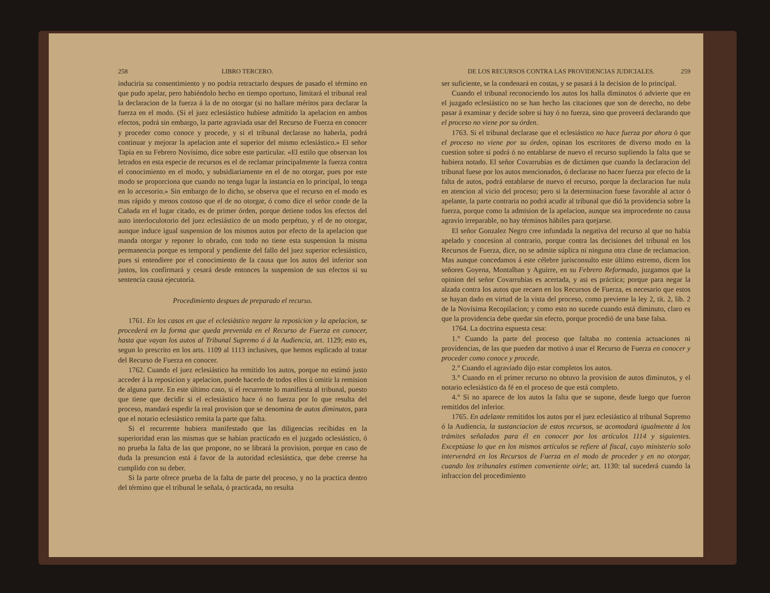258 LIBRO TERCERO.
induciria su consentimiento y no podria retractarlo despues de pasado el término en que pudo apelar, pero habiéndolo hecho en tiempo oportuno, limitará el tribunal real la declaracion de la fuerza á la de no otorgar (si no hallare méritos para declarar la fuerza en el modo. (Si el juez eclesiástico hubiese admitido la apelacion en ambos efectos, podrá sin embargo, la parte agraviada usar del Recurso de Fuerza en conocer y proceder como conoce y procede, y si el tribunal declarase no haberla, podrá continuar y mejorar la apelacion ante el superior del mismo eclesiástico.» El señor Tapia en su Febrero Novísimo, dice sobre este particular. «El estilo que observan los letrados en esta especie de recursos es el de reclamar principalmente la fuerza contra el conocimiento en el modo, y subsidiariamente en el de no otorgar, pues por este modo se proporciona que cuando no tenga lugar la instancia en lo principal, lo tenga en lo accesorio.» Sin embargo de lo dicho, se observa que el recurso en el modo es mas rápido y menos costoso que el de no otorgar, ó como dice el señor conde de la Cañada en el lugar citado, es de primer órden, porque detiene todos los efectos del auto interloculotorio del juez eclesiástico de un modo perpétuo, y el de no otorgar, aunque induce igual suspension de los mismos autos por efecto de la apelacion que manda otorgar y reponer lo obrado, con todo no tiene esta suspension la misma permanencia porque es temporal y pendiente del fallo del juez superior eclesiástico, pues si entendiere por el conocimiento de la causa que los autos del inferior son justos, los confirmará y cesará desde entonces la suspension de sus efectos si su sentencia causa ejecutoria.
Procedimiento despues de preparado el recurso.
1761. En los casos en que el eclesiástico negare la reposicion y la apelacion, se procederá en la forma que queda prevenida en el Recurso de Fuerza en conocer, hasta que vayan los autos al Tribunal Supremo ó á la Audiencia, art. 1129; esto es, segun lo prescrito en los arts. 1109 al 1113 inclusives, que hemos esplicado al tratar del Recurso de Fuerza en conocer.
1762. Cuando el juez eclesiástico ha remitido los autos, porque no estimó justo acceder á la reposicion y apelacion, puede hacerlo de todos ellos ú omitir la remision de alguna parte. En este último caso, si el recurrente lo manifiesta al tribunal, puesto que tiene que decidir si el eclesiástico hace ó no fuerza por lo que resulta del proceso, mandará espedir la real provision que se denomina de autos diminutos, para que el notario eclesiástico remita la parte que falta.
Si el recurrente hubiera manifestado que las diligencias recibidas en la superioridad eran las mismas que se habian practicado en el juzgado oclesiástico, ó no prueba la falta de las que propone, no se librará la provision, porque en caso de duda la presuncion está á favor de la autoridad eclesiástica, que debe creerse ha cumplido con su deber.
Si la parte ofrece prueba de la falta de parte del proceso, y no la practica dentro del término que el tribunal le señala, ó practicada, no resulta
DE LOS RECURSOS CONTRA LAS PROVIDENCIAS JUDICIALES. 259
ser suficiente, se la condenará en costas, y se pasará á la decision de lo principal.
Cuando el tribunal reconociendo los autos los halla diminutos ó advierte que en el juzgado eclesiástico no se han hecho las citaciones que son de derecho, no debe pasar á examinar y decide sobre si hay ó no fuerza, sino que proveerá declarando que el proceso no viene por su órden.
1763. Si el tribunal declarase que el eclesiástico no hace fuerza por ahora ó que el proceso no viene por su órden, opinan los escritores de diverso modo en la cuestion sobre si podrá ó no entablarse de nuevo el recurso supliendo la falta que se hubiera notado. El señor Covarrubias es de dictámen que cuando la declaracion del tribunal fuese por los autos mencionados, ó declarase no hacer fuerza por efecto de la falta de autos, podrá entablarse de nuevo el recurso, porque la declaracion fue nula en atencion al vicio del proceso; pero si la determinacion fuese favorable al actor ó apelante, la parte contraria no podrá acudir al tribunal que dió la providencia sobre la fuerza, porque como la admision de la apelacion, aunque sea improcedente no causa agravio irreparable, no hay términos hábiles para quejarse.
El señor Gonzalez Negro cree infundada la negativa del recurso al que no habia apelado y concesion al contrario, porque contra las decisiones del tribunal en los Recursos de Fuerza, dice, no se admite súplica ni ninguna otra clase de reclamacion. Mas aunque concedamos á este célebre jurisconsulto este último estremo, dicen los señores Goyena, Montalban y Aguirre, en su Febrero Reformado, juzgamos que la opinion del señor Covarrubias es acertada, y asi es práctica; porque para negar la alzada contra los autos que recaen en los Recursos de Fuerza, es necesario que estos se hayan dado en virtud de la vista del proceso, como previene la ley 2, tít. 2, lib. 2 de la Novísima Recopilacion; y como esto no sucede cuando está diminuto, claro es que la providencia debe quedar sin efecto, porque procedió de una base falsa.
1764. La doctrina espuesta cesa:
1.° Cuando la parte del proceso que faltaba no contenia actuaciones ni providencias, de las que pueden dar motivo á usar el Recurso de Fuerza en conocer y proceder como conoce y procede.
2.° Cuando el agraviado dijo estar completos los autos.
3.° Cuando en el primer recurso no obtuvo la provision de autos diminutos, y el notario eclesiástico da fé en el proceso de que está completo.
4.° Si no aparece de los autos la falta que se supone, desde luego que fueron remitidos del inferior.
1765. En adelante remitidos los autos por el juez eclesiástico al tribunal Supremo ó la Audiencia, la sustanciacion de estos recursos, se acomodará igualmente á los trámites señalados para él en conocer por los artículos 1114 y siguientes. Exceptúase lo que en los mismos artículos se refiere al fiscal, cuyo ministerio solo intervendrá en los Recursos de Fuerza en el modo de proceder y en no otorgar, cuando los tribunales estimen conveniente oirle; art. 1130: tal sucederá cuando la infraccion del procedimiento